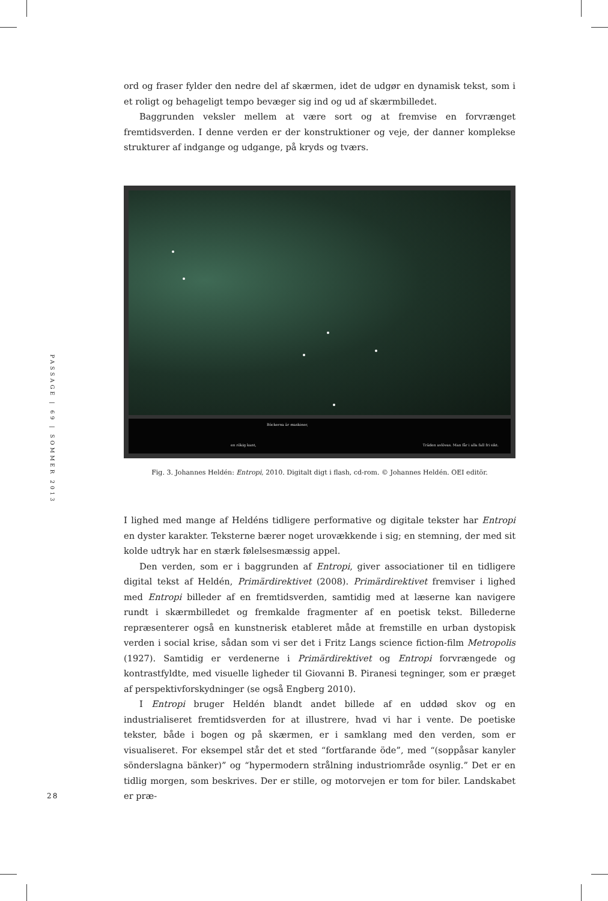ord og fraser fylder den nedre del af skærmen, idet de udgør en dynamisk tekst, som i et roligt og behageligt tempo bevæger sig ind og ud af skærmbilledet.
Baggrunden veksler mellem at være sort og at fremvise en forvrænget fremtidsverden. I denne verden er der konstruktioner og veje, der danner komplekse strukturer af indgange og udgange, på kryds og tværs.
Böckerna är maskiner,
en rökig kant,
Träden avlövas. Man får i alla fall fri sikt.
Fig. 3. Johannes Heldén: Entropi, 2010. Digitalt digt i flash, cd-rom. © Johannes Heldén. OEI editör.
PASSAGE | 69 | SOMMER 2013
I lighed med mange af Heldéns tidligere performative og digitale tekster har Entropi en dyster karakter. Teksterne bærer noget urovækkende i sig; en stemning, der med sit kolde udtryk har en stærk følelsesmæssig appel.
Den verden, som er i baggrunden af Entropi, giver associationer til en tidligere digital tekst af Heldén, Primärdirektivet (2008). Primärdirektivet fremviser i lighed med Entropi billeder af en fremtidsverden, samtidig med at læserne kan navigere rundt i skærmbilledet og fremkalde fragmenter af en poetisk tekst. Billederne repræsenterer også en kunstnerisk etableret måde at fremstille en urban dystopisk verden i social krise, sådan som vi ser det i Fritz Langs science fiction-film Metropolis (1927). Samtidig er verdenerne i Primärdirektivet og Entropi forvrængede og kontrastfyldte, med visuelle ligheder til Giovanni B. Piranesi tegninger, som er præget af perspektivforskydninger (se også Engberg 2010).
I Entropi bruger Heldén blandt andet billede af en uddød skov og en industrialiseret fremtidsverden for at illustrere, hvad vi har i vente. De poetiske tekster, både i bogen og på skærmen, er i samklang med den verden, som er visualiseret. For eksempel står det et sted “fortfarande öde”, med “(soppåsar kanyler sönderslagna bänker)” og “hypermodern strålning industriområde osynlig.” Det er en tidlig morgen, som beskrives. Der er stille, og motorvejen er tom for biler. Landskabet er præ-
28